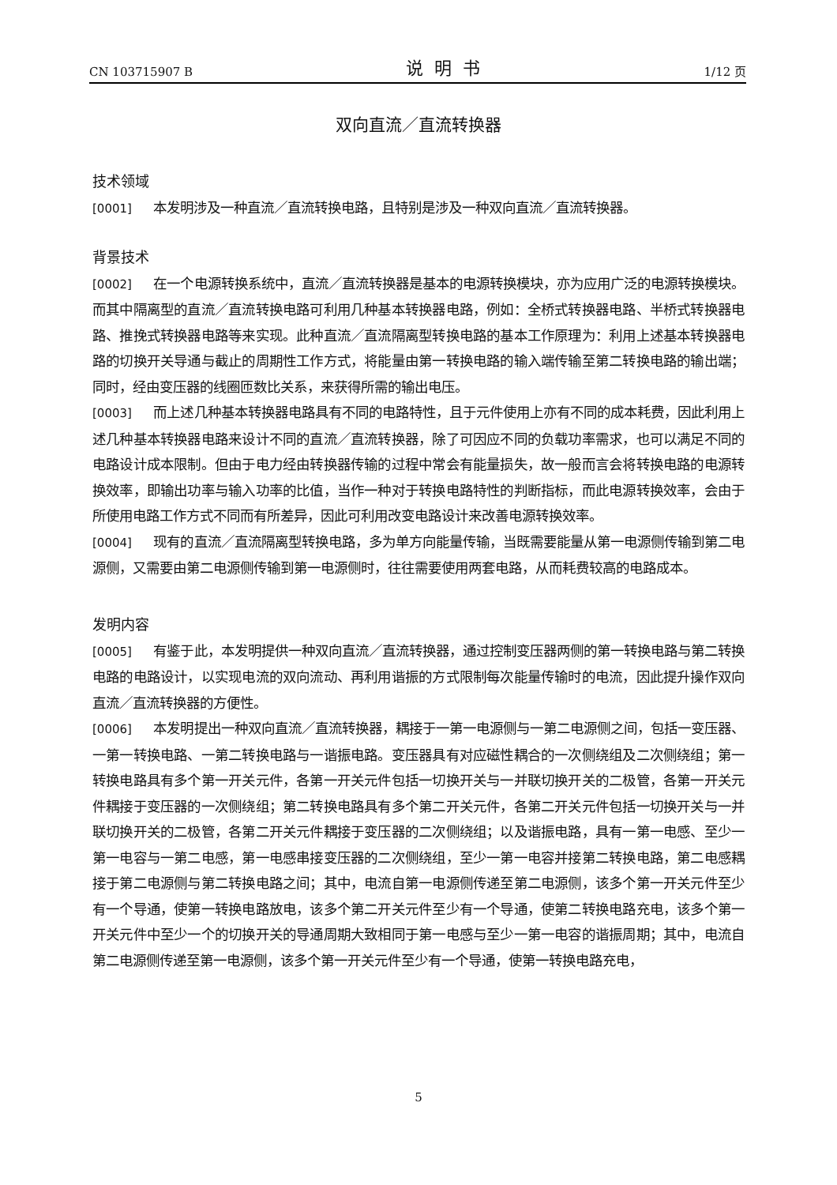CN 103715907 B 说明书 1/12 页
双向直流／直流转换器
技术领域
[0001] 本发明涉及一种直流／直流转换电路，且特别是涉及一种双向直流／直流转换器。
背景技术
[0002] 在一个电源转换系统中，直流／直流转换器是基本的电源转换模块，亦为应用广泛的电源转换模块。而其中隔离型的直流／直流转换电路可利用几种基本转换器电路，例如：全桥式转换器电路、半桥式转换器电路、推挽式转换器电路等来实现。此种直流／直流隔离型转换电路的基本工作原理为：利用上述基本转换器电路的切换开关导通与截止的周期性工作方式，将能量由第一转换电路的输入端传输至第二转换电路的输出端；同时，经由变压器的线圈匝数比关系，来获得所需的输出电压。
[0003] 而上述几种基本转换器电路具有不同的电路特性，且于元件使用上亦有不同的成本耗费，因此利用上述几种基本转换器电路来设计不同的直流／直流转换器，除了可因应不同的负载功率需求，也可以满足不同的电路设计成本限制。但由于电力经由转换器传输的过程中常会有能量损失，故一般而言会将转换电路的电源转换效率，即输出功率与输入功率的比值，当作一种对于转换电路特性的判断指标，而此电源转换效率，会由于所使用电路工作方式不同而有所差异，因此可利用改变电路设计来改善电源转换效率。
[0004] 现有的直流／直流隔离型转换电路，多为单方向能量传输，当既需要能量从第一电源侧传输到第二电源侧，又需要由第二电源侧传输到第一电源侧时，往往需要使用两套电路，从而耗费较高的电路成本。
发明内容
[0005] 有鉴于此，本发明提供一种双向直流／直流转换器，通过控制变压器两侧的第一转换电路与第二转换电路的电路设计，以实现电流的双向流动、再利用谐振的方式限制每次能量传输时的电流，因此提升操作双向直流／直流转换器的方便性。
[0006] 本发明提出一种双向直流／直流转换器，耦接于一第一电源侧与一第二电源侧之间，包括一变压器、一第一转换电路、一第二转换电路与一谐振电路。变压器具有对应磁性耦合的一次侧绕组及二次侧绕组；第一转换电路具有多个第一开关元件，各第一开关元件包括一切换开关与一并联切换开关的二极管，各第一开关元件耦接于变压器的一次侧绕组；第二转换电路具有多个第二开关元件，各第二开关元件包括一切换开关与一并联切换开关的二极管，各第二开关元件耦接于变压器的二次侧绕组；以及谐振电路，具有一第一电感、至少一第一电容与一第二电感，第一电感串接变压器的二次侧绕组，至少一第一电容并接第二转换电路，第二电感耦接于第二电源侧与第二转换电路之间；其中，电流自第一电源侧传递至第二电源侧，该多个第一开关元件至少有一个导通，使第一转换电路放电，该多个第二开关元件至少有一个导通，使第二转换电路充电，该多个第一开关元件中至少一个的切换开关的导通周期大致相同于第一电感与至少一第一电容的谐振周期；其中，电流自第二电源侧传递至第一电源侧，该多个第一开关元件至少有一个导通，使第一转换电路充电，
5